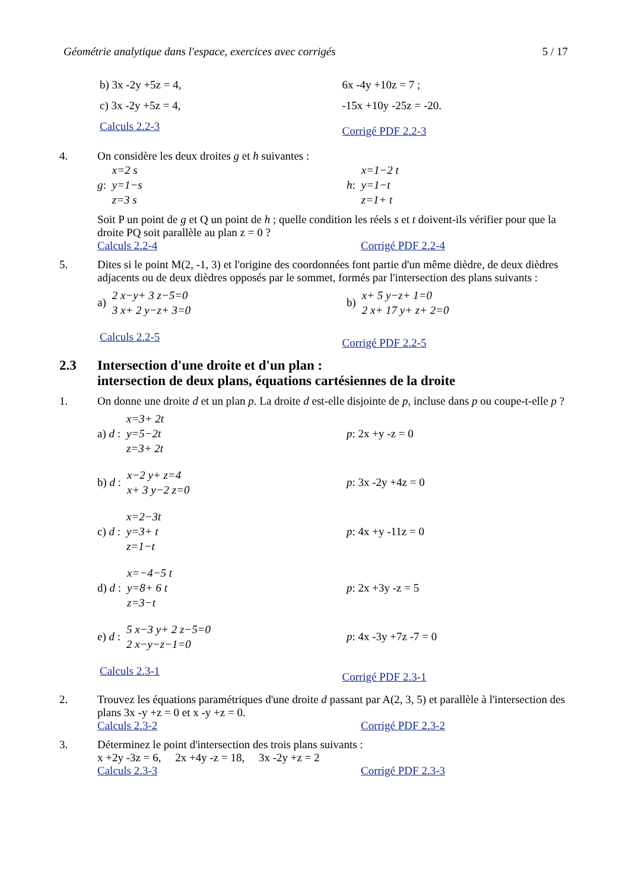Géométrie analytique dans l'espace, exercices avec corrigés 5 / 17
b) 3x -2y +5z = 4,
c) 3x -2y +5z = 4,
Calculs 2.2-3
6x -4y +10z = 7 ;
-15x +10y -25z = -20.
Corrigé PDF 2.2-3
4. On considère les deux droites g et h suivantes :
g: x=2 s
y=1−s
z=3 s
h: x=1−2 t
y=1−t
z=1+ t
Soit P un point de g et Q un point de h ; quelle condition les réels s et t doivent-ils vérifier pour que la droite PQ soit parallèle au plan z = 0 ?
Calculs 2.2-4 Corrigé PDF 2.2-4
5. Dites si le point M(2, -1, 3) et l'origine des coordonnées font partie d'un même dièdre, de deux dièdres adjacents ou de deux dièdres opposés par le sommet, formés par l'intersection des plans suivants :
a) 2 x−y+ 3 z−5=0
3 x+ 2 y−z+ 3=0
b) x+ 5 y−z+ 1=0
2 x+ 17 y+ z+ 2=0
Calculs 2.2-5
Corrigé PDF 2.2-5
2.3 Intersection d'une droite et d'un plan :
intersection de deux plans, équations cartésiennes de la droite
1. On donne une droite d et un plan p. La droite d est-elle disjointe de p, incluse dans p ou coupe-t-elle p ?
a) d : x=3+ 2t
y=5−2t
z=3+ 2t
p: 2x +y -z = 0
b) d : x−2 y+ z=4
x+ 3 y−2 z=0
p: 3x -2y +4z = 0
c) d : x=2−3t
y=3+ t
z=1−t
p: 4x +y -11z = 0
d) d : x=−4−5 t
y=8+ 6 t
z=3−t
p: 2x +3y -z = 5
e) d : 5 x−3 y+ 2 z−5=0
2 x−y−z−1=0
p: 4x -3y +7z -7 = 0
Calculs 2.3-1
Corrigé PDF 2.3-1
2. Trouvez les équations paramétriques d'une droite d passant par A(2, 3, 5) et parallèle à l'intersection des plans 3x -y +z = 0 et x -y +z = 0.
Calculs 2.3-2 Corrigé PDF 2.3-2
3. Déterminez le point d'intersection des trois plans suivants :
x +2y -3z = 6, 2x +4y -z = 18, 3x -2y +z = 2
Calculs 2.3-3 Corrigé PDF 2.3-3